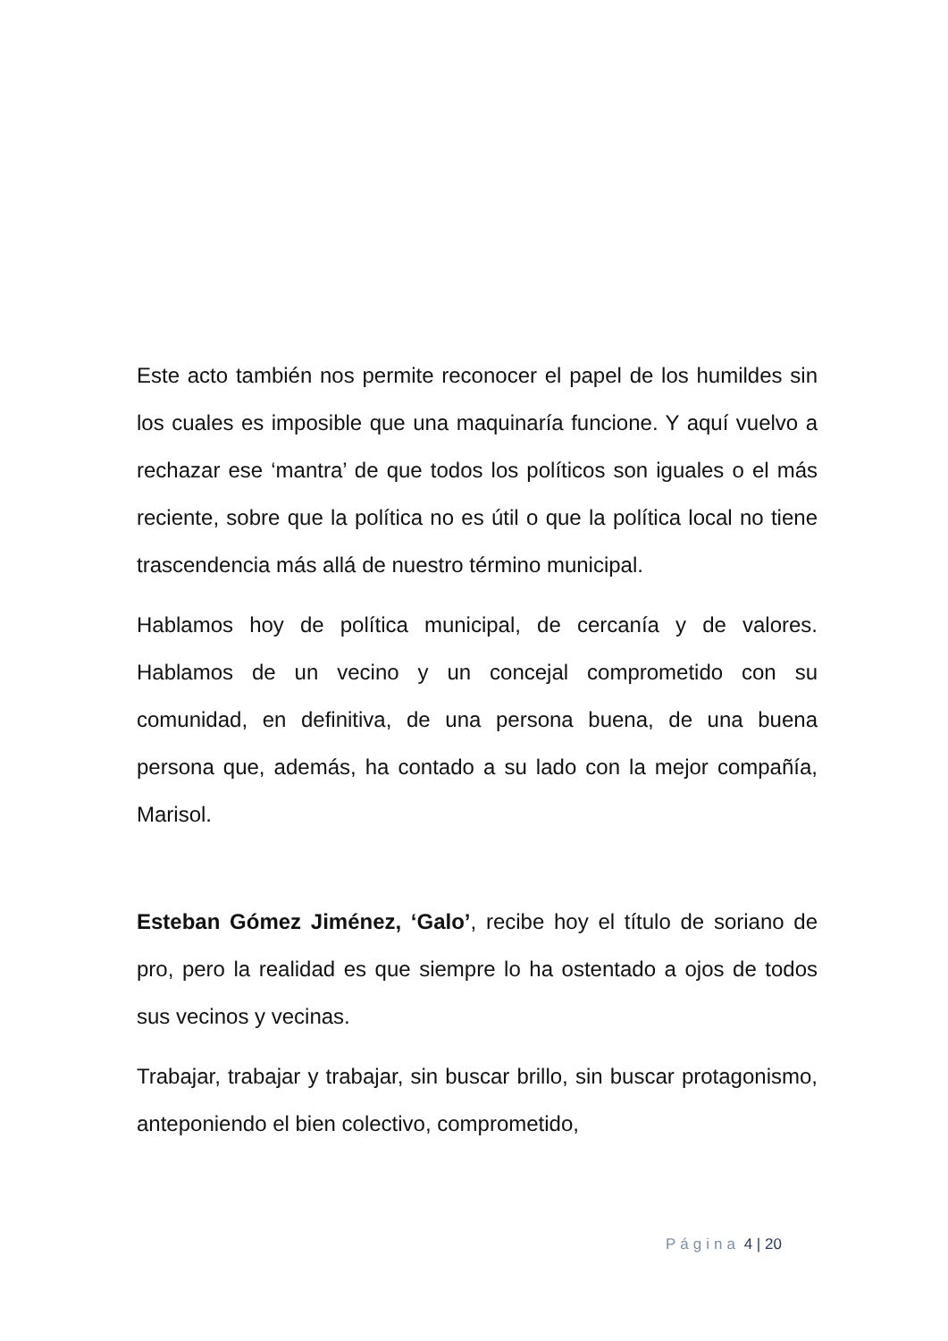Este acto también nos permite reconocer el papel de los humildes sin los cuales es imposible que una maquinaría funcione. Y aquí vuelvo a rechazar ese ‘mantra’ de que todos los políticos son iguales o el más reciente, sobre que la política no es útil o que la política local no tiene trascendencia más allá de nuestro término municipal.
Hablamos hoy de política municipal, de cercanía y de valores. Hablamos de un vecino y un concejal comprometido con su comunidad, en definitiva, de una persona buena, de una buena persona que, además, ha contado a su lado con la mejor compañía, Marisol.
Esteban Gómez Jiménez, ‘Galo’, recibe hoy el título de soriano de pro, pero la realidad es que siempre lo ha ostentado a ojos de todos sus vecinos y vecinas.
Trabajar, trabajar y trabajar, sin buscar brillo, sin buscar protagonismo, anteponiendo el bien colectivo, comprometido,
Página 4 | 20